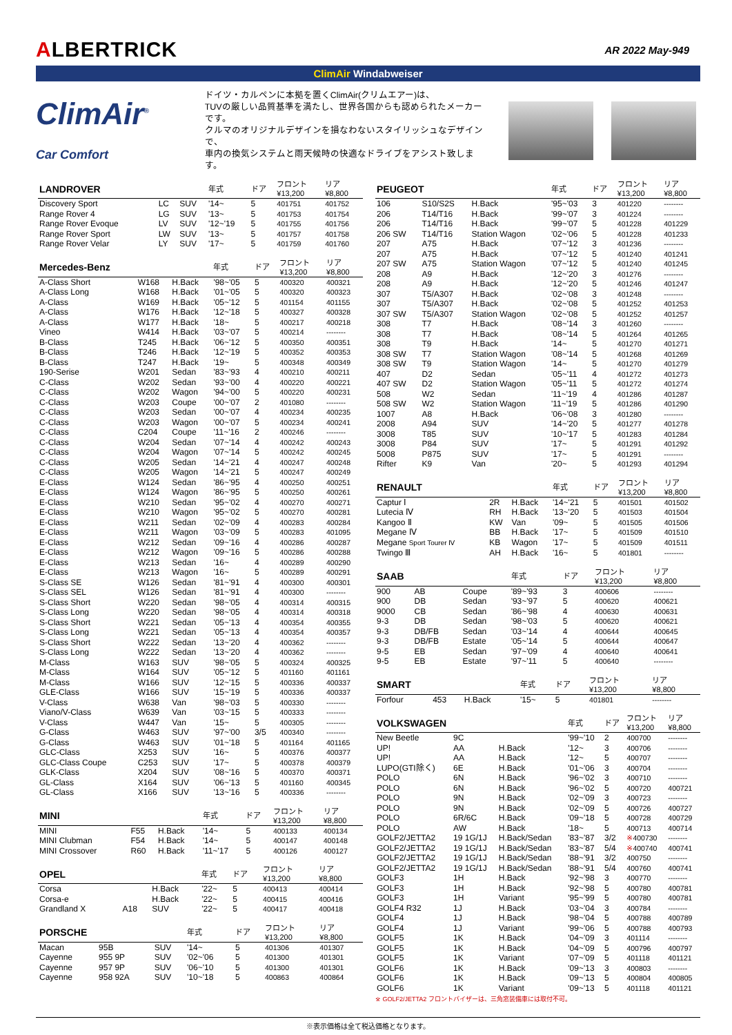ALBERTRICK
AR 2022 May-949
ClimAir Windabweiser
ClimAir<sup>®</sup>
Car Comfort
ドイツ・カルペンに本拠を置くClimAir(クリムエアー)は、
TUVの厳しい品質基準を満たし、世界各国からも認められたメーカーです。
クルマのオリジナルデザインを損なわないスタイリッシュなデザインで、
車内の換気システムと雨天候時の快適なドライブをアシスト致します。
| LANDROVER | | | 年式 | ドア | フロント ¥13,200 | リア ¥8,800 |
| --- | --- | --- | --- | --- | --- | --- |
| Discovery Sport | LC | SUV | '14~ | 5 | 401751 | 401752 |
| Range Rover 4 | LG | SUV | '13~ | 5 | 401753 | 401754 |
| Range Rover Evoque | LV | SUV | '12~'19 | 5 | 401755 | 401756 |
| Range Rover Sport | LW | SUV | '13~ | 5 | 401757 | 401758 |
| Range Rover Velar | LY | SUV | '17~ | 5 | 401759 | 401760 |
| Mercedes-Benz | | | 年式 | ドア | フロント ¥13,200 | リア ¥8,800 |
| --- | --- | --- | --- | --- | --- | --- |
| A-Class Short | W168 | H.Back | '98~'05 | 5 | 400320 | 400321 |
| A-Class Long | W168 | H.Back | '01~'05 | 5 | 400320 | 400323 |
| A-Class | W169 | H.Back | '05~'12 | 5 | 401154 | 401155 |
| A-Class | W176 | H.Back | '12~'18 | 5 | 400327 | 400328 |
| A-Class | W177 | H.Back | '18~ | 5 | 400217 | 400218 |
| Vineo | W414 | H.Back | '03~'07 | 5 | 400214 | -------- |
| B-Class | T245 | H.Back | '06~'12 | 5 | 400350 | 400351 |
| B-Class | T246 | H.Back | '12~'19 | 5 | 400352 | 400353 |
| B-Class | T247 | H.Back | '19~ | 5 | 400348 | 400349 |
| 190-Serise | W201 | Sedan | '83~'93 | 4 | 400210 | 400211 |
| C-Class | W202 | Sedan | '93~'00 | 4 | 400220 | 400221 |
| C-Class | W202 | Wagon | '94~'00 | 5 | 400220 | 400231 |
| C-Class | W203 | Coupe | '00~'07 | 2 | 401080 | -------- |
| C-Class | W203 | Sedan | '00~'07 | 4 | 400234 | 400235 |
| C-Class | W203 | Wagon | '00~'07 | 5 | 400234 | 400241 |
| C-Class | C204 | Coupe | '11~'16 | 2 | 400246 | -------- |
| C-Class | W204 | Sedan | '07~'14 | 4 | 400242 | 400243 |
| C-Class | W204 | Wagon | '07~'14 | 5 | 400242 | 400245 |
| C-Class | W205 | Sedan | '14~'21 | 4 | 400247 | 400248 |
| C-Class | W205 | Wagon | '14~'21 | 5 | 400247 | 400249 |
| E-Class | W124 | Sedan | '86~'95 | 4 | 400250 | 400251 |
| E-Class | W124 | Wagon | '86~'95 | 5 | 400250 | 400261 |
| E-Class | W210 | Sedan | '95~'02 | 4 | 400270 | 400271 |
| E-Class | W210 | Wagon | '95~'02 | 5 | 400270 | 400281 |
| E-Class | W211 | Sedan | '02~'09 | 4 | 400283 | 400284 |
| E-Class | W211 | Wagon | '03~'09 | 5 | 400283 | 401095 |
| E-Class | W212 | Sedan | '09~'16 | 4 | 400286 | 400287 |
| E-Class | W212 | Wagon | '09~'16 | 5 | 400286 | 400288 |
| E-Class | W213 | Sedan | '16~ | 4 | 400289 | 400290 |
| E-Class | W213 | Wagon | '16~ | 5 | 400289 | 400291 |
| S-Class SE | W126 | Sedan | '81~'91 | 4 | 400300 | 400301 |
| S-Class SEL | W126 | Sedan | '81~'91 | 4 | 400300 | -------- |
| S-Class Short | W220 | Sedan | '98~'05 | 4 | 400314 | 400315 |
| S-Class Long | W220 | Sedan | '98~'05 | 4 | 400314 | 400318 |
| S-Class Short | W221 | Sedan | '05~'13 | 4 | 400354 | 400355 |
| S-Class Long | W221 | Sedan | '05~'13 | 4 | 400354 | 400357 |
| S-Class Short | W222 | Sedan | '13~'20 | 4 | 400362 | -------- |
| S-Class Long | W222 | Sedan | '13~'20 | 4 | 400362 | -------- |
| M-Class | W163 | SUV | '98~'05 | 5 | 400324 | 400325 |
| M-Class | W164 | SUV | '05~'12 | 5 | 401160 | 401161 |
| M-Class | W166 | SUV | '12~'15 | 5 | 400336 | 400337 |
| GLE-Class | W166 | SUV | '15~'19 | 5 | 400336 | 400337 |
| V-Class | W638 | Van | '98~'03 | 5 | 400330 | -------- |
| Viano/V-Class | W639 | Van | '03~'15 | 5 | 400333 | -------- |
| V-Class | W447 | Van | '15~ | 5 | 400305 | -------- |
| G-Class | W463 | SUV | '97~'00 | 3/5 | 400340 | -------- |
| G-Class | W463 | SUV | '01~'18 | 5 | 401164 | 401165 |
| GLC-Class | X253 | SUV | '16~ | 5 | 400376 | 400377 |
| GLC-Class Coupe | C253 | SUV | '17~ | 5 | 400378 | 400379 |
| GLK-Class | X204 | SUV | '08~'16 | 5 | 400370 | 400371 |
| GL-Class | X164 | SUV | '06~'13 | 5 | 401160 | 400345 |
| GL-Class | X166 | SUV | '13~'16 | 5 | 400336 | -------- |
| MINI | | | 年式 | ドア | フロント ¥13,200 | リア ¥8,800 |
| --- | --- | --- | --- | --- | --- | --- |
| MINI | F55 | H.Back | '14~ | 5 | 400133 | 400134 |
| MINI Clubman | F54 | H.Back | '14~ | 5 | 400147 | 400148 |
| MINI Crossover | R60 | H.Back | '11~'17 | 5 | 400126 | 400127 |
| OPEL | | | 年式 | ドア | フロント ¥13,200 | リア ¥8,800 |
| --- | --- | --- | --- | --- | --- | --- |
| Corsa | | H.Back | '22~ | 5 | 400413 | 400414 |
| Corsa-e | | H.Back | '22~ | 5 | 400415 | 400416 |
| Grandland X | A18 | SUV | '22~ | 5 | 400417 | 400418 |
| PORSCHE | | | 年式 | ドア | フロント ¥13,200 | リア ¥8,800 |
| --- | --- | --- | --- | --- | --- | --- |
| Macan | 95B | SUV | '14~ | 5 | 401306 | 401307 |
| Cayenne | 955 9P | SUV | '02~'06 | 5 | 401300 | 401301 |
| Cayenne | 957 9P | SUV | '06~'10 | 5 | 401300 | 401301 |
| Cayenne | 958 92A | SUV | '10~'18 | 5 | 400863 | 400864 |
| PEUGEOT | | | 年式 | ドア | フロント ¥13,200 | リア ¥8,800 |
| --- | --- | --- | --- | --- | --- | --- |
| 106 | S10/S2S | H.Back | '95~'03 | 3 | 401220 | -------- |
| 206 | T14/T16 | H.Back | '99~'07 | 3 | 401224 | -------- |
| 206 | T14/T16 | H.Back | '99~'07 | 5 | 401228 | 401229 |
| 206 SW | T14/T16 | Station Wagon | '02~'06 | 5 | 401228 | 401233 |
| 207 | A75 | H.Back | '07~'12 | 3 | 401236 | -------- |
| 207 | A75 | H.Back | '07~'12 | 5 | 401240 | 401241 |
| 207 SW | A75 | Station Wagon | '07~'12 | 5 | 401240 | 401245 |
| 208 | A9 | H.Back | '12~'20 | 3 | 401276 | -------- |
| 208 | A9 | H.Back | '12~'20 | 5 | 401246 | 401247 |
| 307 | T5/A307 | H.Back | '02~'08 | 3 | 401248 | -------- |
| 307 | T5/A307 | H.Back | '02~'08 | 5 | 401252 | 401253 |
| 307 SW | T5/A307 | Station Wagon | '02~'08 | 5 | 401252 | 401257 |
| 308 | T7 | H.Back | '08~'14 | 3 | 401260 | -------- |
| 308 | T7 | H.Back | '08~'14 | 5 | 401264 | 401265 |
| 308 | T9 | H.Back | '14~ | 5 | 401270 | 401271 |
| 308 SW | T7 | Station Wagon | '08~'14 | 5 | 401268 | 401269 |
| 308 SW | T9 | Station Wagon | '14~ | 5 | 401270 | 401279 |
| 407 | D2 | Sedan | '05~'11 | 4 | 401272 | 401273 |
| 407 SW | D2 | Station Wagon | '05~'11 | 5 | 401272 | 401274 |
| 508 | W2 | Sedan | '11~'19 | 4 | 401286 | 401287 |
| 508 SW | W2 | Station Wagon | '11~'19 | 5 | 401286 | 401290 |
| 1007 | A8 | H.Back | '06~'08 | 3 | 401280 | -------- |
| 2008 | A94 | SUV | '14~'20 | 5 | 401277 | 401278 |
| 3008 | T85 | SUV | '10~'17 | 5 | 401283 | 401284 |
| 3008 | P84 | SUV | '17~ | 5 | 401291 | 401292 |
| 5008 | P875 | SUV | '17~ | 5 | 401291 | -------- |
| Rifter | K9 | Van | '20~ | 5 | 401293 | 401294 |
| RENAULT | | | 年式 | ドア | フロント ¥13,200 | リア ¥8,800 |
| --- | --- | --- | --- | --- | --- | --- |
| Captur Ⅰ | 2R | H.Back | '14~'21 | 5 | 401501 | 401502 |
| Lutecia Ⅳ | RH | H.Back | '13~'20 | 5 | 401503 | 401504 |
| Kangoo Ⅱ | KW | Van | '09~ | 5 | 401505 | 401506 |
| Megane Ⅳ | BB | H.Back | '17~ | 5 | 401509 | 401510 |
| Megane Sport Tourer Ⅳ | KB | Wagon | '17~ | 5 | 401509 | 401511 |
| Twingo Ⅲ | AH | H.Back | '16~ | 5 | 401801 | -------- |
| SAAB | | | 年式 | ドア | フロント ¥13,200 | リア ¥8,800 |
| --- | --- | --- | --- | --- | --- | --- |
| 900 | AB | Coupe | '89~'93 | 3 | 400606 | -------- |
| 900 | DB | Sedan | '93~'97 | 5 | 400620 | 400621 |
| 9000 | CB | Sedan | '86~'98 | 4 | 400630 | 400631 |
| 9-3 | DB | Sedan | '98~'03 | 5 | 400620 | 400621 |
| 9-3 | DB/FB | Sedan | '03~'14 | 4 | 400644 | 400645 |
| 9-3 | DB/FB | Estate | '05~'14 | 5 | 400644 | 400647 |
| 9-5 | EB | Sedan | '97~'09 | 4 | 400640 | 400641 |
| 9-5 | EB | Estate | '97~'11 | 5 | 400640 | -------- |
| SMART | | | 年式 | ドア | フロント ¥13,200 | リア ¥8,800 |
| --- | --- | --- | --- | --- | --- | --- |
| Forfour | 453 | H.Back | '15~ | 5 | 401801 | -------- |
| VOLKSWAGEN | | | 年式 | ドア | フロント ¥13,200 | リア ¥8,800 |
| --- | --- | --- | --- | --- | --- | --- |
| New Beetle | 9C | | '99~'10 | 2 | 400700 | -------- |
| UP! | AA | H.Back | '12~ | 3 | 400706 | -------- |
| UP! | AA | H.Back | '12~ | 5 | 400707 | -------- |
| LUPO(GTI除く) | 6E | H.Back | '01~'06 | 3 | 400704 | -------- |
| POLO | 6N | H.Back | '96~'02 | 3 | 400710 | -------- |
| POLO | 6N | H.Back | '96~'02 | 5 | 400720 | 400721 |
| POLO | 9N | H.Back | '02~'09 | 3 | 400723 | -------- |
| POLO | 9N | H.Back | '02~'09 | 5 | 400726 | 400727 |
| POLO | 6R/6C | H.Back | '09~'18 | 5 | 400728 | 400729 |
| POLO | AW | H.Back | '18~ | 5 | 400713 | 400714 |
| GOLF2/JETTA2 | 19 1G/1J | H.Back/Sedan | '83~'87 | 3/2 | ※ 400730 | -------- |
| GOLF2/JETTA2 | 19 1G/1J | H.Back/Sedan | '83~'87 | 5/4 | ※ 400740 | 400741 |
| GOLF2/JETTA2 | 19 1G/1J | H.Back/Sedan | '88~'91 | 3/2 | 400750 | -------- |
| GOLF2/JETTA2 | 19 1G/1J | H.Back/Sedan | '88~'91 | 5/4 | 400760 | 400741 |
| GOLF3 | 1H | H.Back | '92~'98 | 3 | 400770 | -------- |
| GOLF3 | 1H | H.Back | '92~'98 | 5 | 400780 | 400781 |
| GOLF3 | 1H | Variant | '95~'99 | 5 | 400780 | 400781 |
| GOLF4 R32 | 1J | H.Back | '03~'04 | 3 | 400784 | -------- |
| GOLF4 | 1J | H.Back | '98~'04 | 5 | 400788 | 400789 |
| GOLF4 | 1J | Variant | '99~'06 | 5 | 400788 | 400793 |
| GOLF5 | 1K | H.Back | '04~'09 | 3 | 401114 | -------- |
| GOLF5 | 1K | H.Back | '04~'09 | 5 | 400796 | 400797 |
| GOLF5 | 1K | Variant | '07~'09 | 5 | 401118 | 401121 |
| GOLF6 | 1K | H.Back | '09~'13 | 3 | 400803 | -------- |
| GOLF6 | 1K | H.Back | '09~'13 | 5 | 400804 | 400805 |
| GOLF6 | 1K | Variant | '09~'13 | 5 | 401118 | 401121 |
※ GOLF2/JETTA2 フロントバイザーは、三角窓装備車には取付不可。
※表示価格は全て税込価格となります。